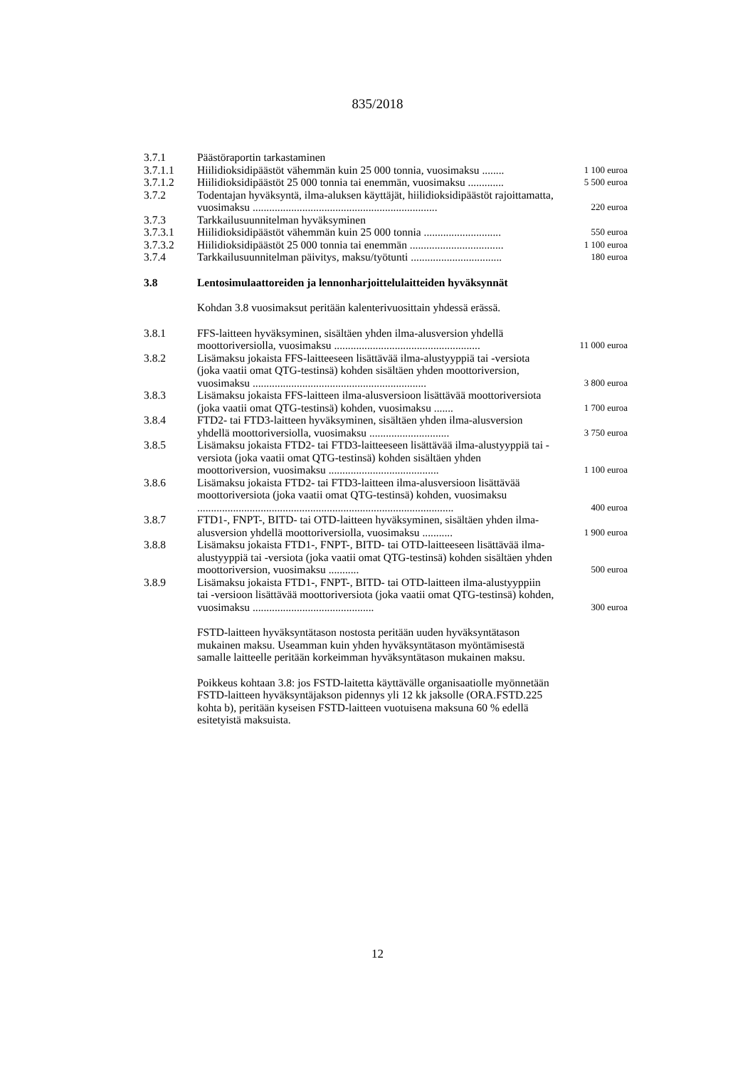835/2018
| 3.7.1 | Päästöraportin tarkastaminen | |
| 3.7.1.1 | Hiilidioksidipäästöt vähemmän kuin 25 000 tonnia, vuosimaksu ........ | 1 100 euroa |
| 3.7.1.2 | Hiilidioksidipäästöt 25 000 tonnia tai enemmän, vuosimaksu ............. | 5 500 euroa |
| 3.7.2 | Todentajan hyväksyntä, ilma-aluksen käyttäjät, hiilidioksidipäästöt rajoittamatta, vuosimaksu ................................................................... | 220 euroa |
| 3.7.3 | Tarkkailusuunnitelman hyväksyminen | |
| 3.7.3.1 | Hiilidioksidipäästöt vähemmän kuin 25 000 tonnia ............................ | 550 euroa |
| 3.7.3.2 | Hiilidioksidipäästöt 25 000 tonnia tai enemmän .................................. | 1 100 euroa |
| 3.7.4 | Tarkkailusuunnitelman päivitys, maksu/työtunti ................................. | 180 euroa |
| 3.8 | Lentosimulaattoreiden ja lennonharjoittelulaitteiden hyväksynnät | |
Kohdan 3.8 vuosimaksut peritään kalenterivuosittain yhdessä erässä.
| 3.8.1 | FFS-laitteen hyväksyminen, sisältäen yhden ilma-alusversion yhdellä moottoriversiolla, vuosimaksu ..................................................... | 11 000 euroa |
| 3.8.2 | Lisämaksu jokaista FFS-laitteeseen lisättävää ilma-alustyyppiä tai -versiota (joka vaatii omat QTG-testinsä) kohden sisältäen yhden moottoriversion, vuosimaksu ............................................................... | 3 800 euroa |
| 3.8.3 | Lisämaksu jokaista FFS-laitteen ilma-alusversioon lisättävää moottoriversiota (joka vaatii omat QTG-testinsä) kohden, vuosimaksu ....... | 1 700 euroa |
| 3.8.4 | FTD2- tai FTD3-laitteen hyväksyminen, sisältäen yhden ilma-alusversion yhdellä moottoriversiolla, vuosimaksu ............................. | 3 750 euroa |
| 3.8.5 | Lisämaksu jokaista FTD2- tai FTD3-laitteeseen lisättävää ilma-alustyyppiä tai -versiota (joka vaatii omat QTG-testinsä) kohden sisältäen yhden moottoriversion, vuosimaksu ........................................ | 1 100 euroa |
| 3.8.6 | Lisämaksu jokaista FTD2- tai FTD3-laitteen ilma-alusversioon lisättävää moottoriversiota (joka vaatii omat QTG-testinsä) kohden, vuosimaksu ............................................................................................. | 400 euroa |
| 3.8.7 | FTD1-, FNPT-, BITD- tai OTD-laitteen hyväksyminen, sisältäen yhden ilma-alusversion yhdellä moottoriversiolla, vuosimaksu ........... | 1 900 euroa |
| 3.8.8 | Lisämaksu jokaista FTD1-, FNPT-, BITD- tai OTD-laitteeseen lisättävää ilma-alustyyppiä tai -versiota (joka vaatii omat QTG-testinsä) kohden sisältäen yhden moottoriversion, vuosimaksu ........... | 500 euroa |
| 3.8.9 | Lisämaksu jokaista FTD1-, FNPT-, BITD- tai OTD-laitteen ilma-alustyyppiin tai -versioon lisättävää moottoriversiota (joka vaatii omat QTG-testinsä) kohden, vuosimaksu ............................................ | 300 euroa |
FSTD-laitteen hyväksyntätason nostosta peritään uuden hyväksyntätason mukainen maksu. Useamman kuin yhden hyväksyntätason myöntämisestä samalle laitteelle peritään korkeimman hyväksyntätason mukainen maksu.
Poikkeus kohtaan 3.8: jos FSTD-laitetta käyttävälle organisaatiolle myönnetään FSTD-laitteen hyväksyntäjakson pidennys yli 12 kk jaksolle (ORA.FSTD.225 kohta b), peritään kyseisen FSTD-laitteen vuotuisena maksuna 60 % edellä esitetyistä maksuista.
12